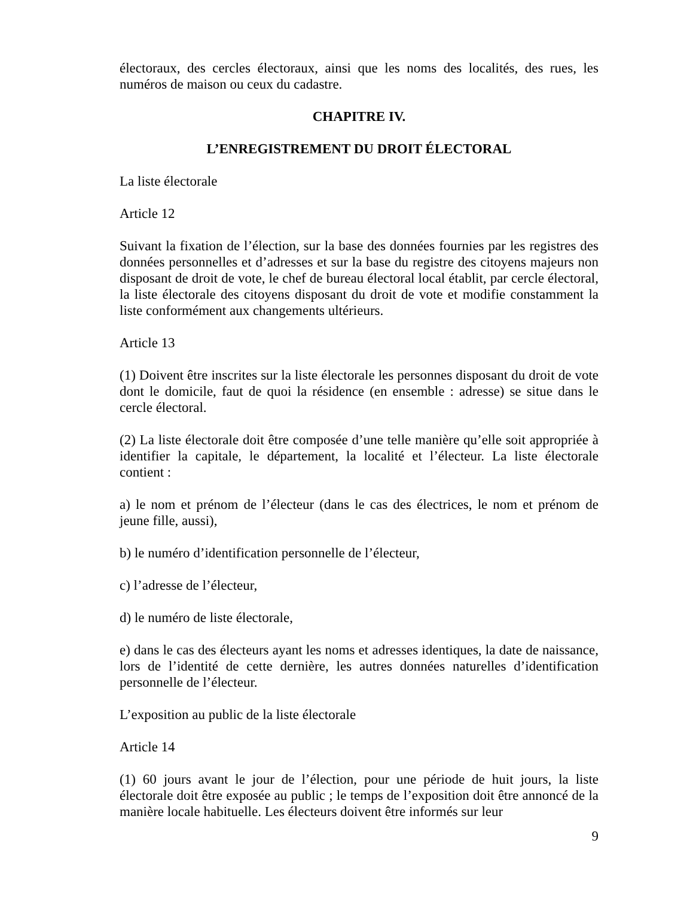électoraux, des cercles électoraux, ainsi que les noms des localités, des rues, les numéros de maison ou ceux du cadastre.
CHAPITRE IV.
L’ENREGISTREMENT DU DROIT ÉLECTORAL
La liste électorale
Article 12
Suivant la fixation de l’élection, sur la base des données fournies par les registres des données personnelles et d’adresses et sur la base du registre des citoyens majeurs non disposant de droit de vote, le chef de bureau électoral local établit, par cercle électoral, la liste électorale des citoyens disposant du droit de vote et modifie constamment la liste conformément aux changements ultérieurs.
Article 13
(1) Doivent être inscrites sur la liste électorale les personnes disposant du droit de vote dont le domicile, faut de quoi la résidence (en ensemble : adresse) se situe dans le cercle électoral.
(2) La liste électorale doit être composée d’une telle manière qu’elle soit appropriée à identifier la capitale, le département, la localité et l’électeur. La liste électorale contient :
a) le nom et prénom de l’électeur (dans le cas des électrices, le nom et prénom de jeune fille, aussi),
b) le numéro d’identification personnelle de l’électeur,
c) l’adresse de l’électeur,
d) le numéro de liste électorale,
e) dans le cas des électeurs ayant les noms et adresses identiques, la date de naissance, lors de l’identité de cette dernière, les autres données naturelles d’identification personnelle de l’électeur.
L’exposition au public de la liste électorale
Article 14
(1) 60 jours avant le jour de l’élection, pour une période de huit jours, la liste électorale doit être exposée au public ; le temps de l’exposition doit être annoncé de la manière locale habituelle. Les électeurs doivent être informés sur leur
9